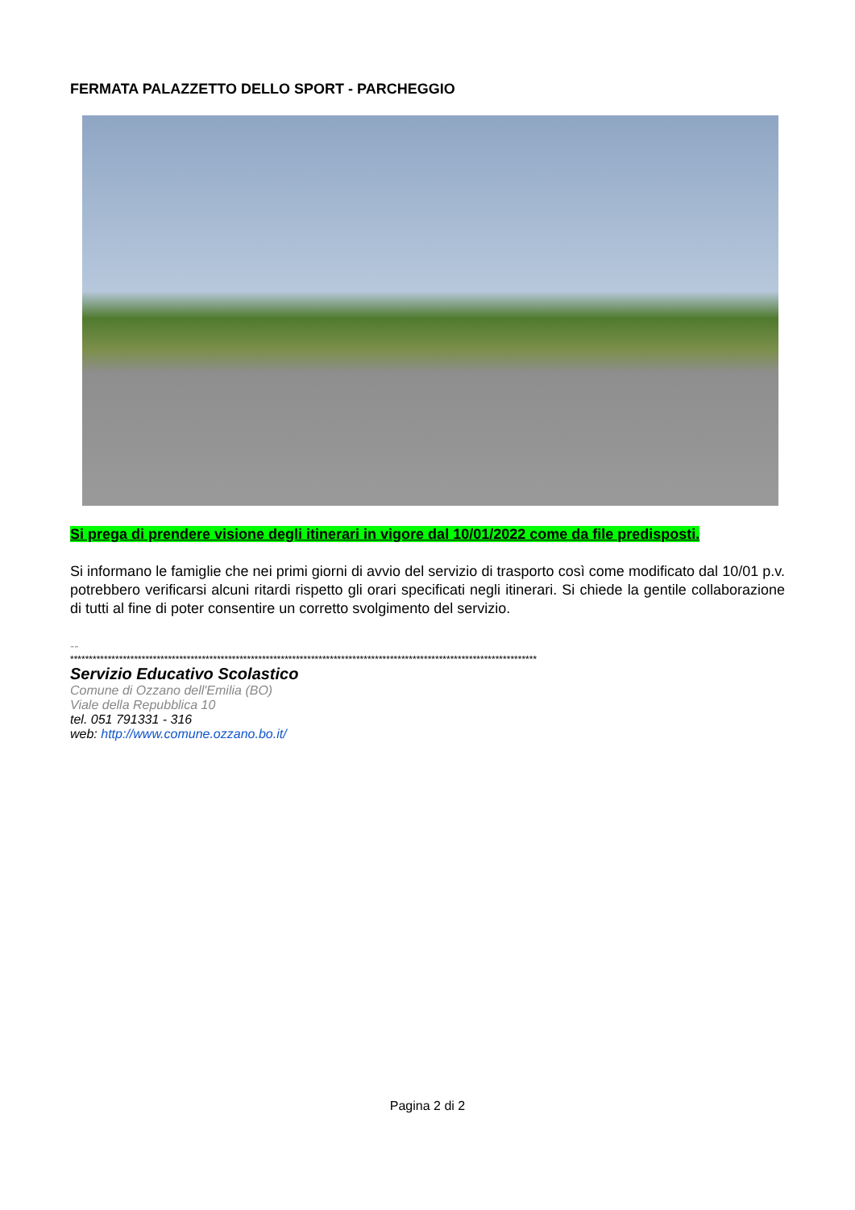FERMATA PALAZZETTO DELLO SPORT - PARCHEGGIO
Si prega di prendere visione degli itinerari in vigore dal 10/01/2022 come da file predisposti.
Si informano le famiglie che nei primi giorni di avvio del servizio di trasporto così come modificato dal 10/01 p.v. potrebbero verificarsi alcuni ritardi rispetto gli orari specificati negli itinerari. Si chiede la gentile collaborazione di tutti al fine di poter consentire un corretto svolgimento del servizio.
--
****************************************************************************************************************************
Servizio Educativo Scolastico
Comune di Ozzano dell'Emilia (BO)
Viale della Repubblica 10
tel. 051 791331 - 316
web: http://www.comune.ozzano.bo.it/
Pagina 2 di 2